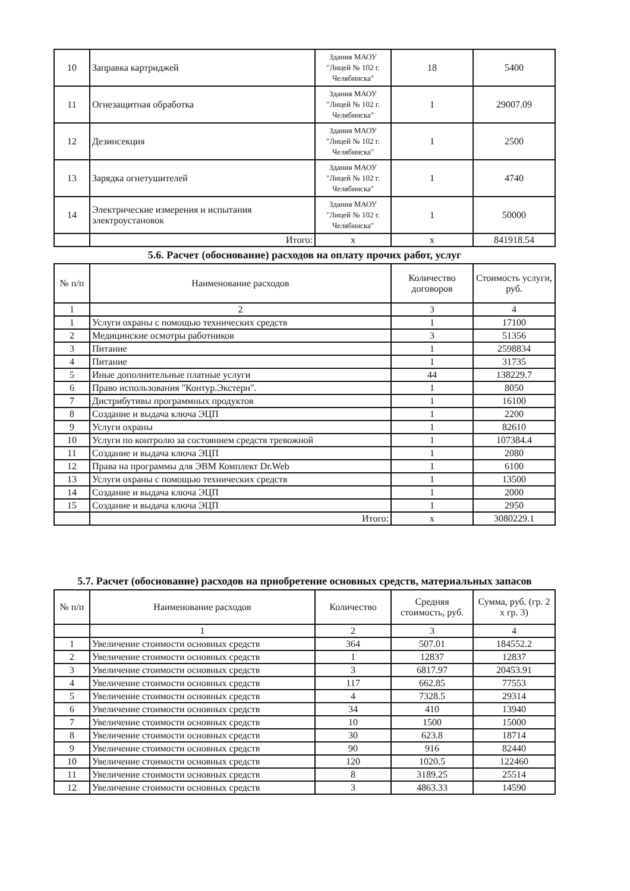| 10 | Заправка картриджей | Здания МАОУ "Лицей № 102 г. Челябинска" | 18 | 5400 |
| 11 | Огнезащитная обработка | Здания МАОУ "Лицей № 102 г. Челябинска" | 1 | 29007.09 |
| 12 | Дезинсекция | Здания МАОУ "Лицей № 102 г. Челябинска" | 1 | 2500 |
| 13 | Зарядка огнетушителей | Здания МАОУ "Лицей № 102 г. Челябинска" | 1 | 4740 |
| 14 | Электрические измерения и испытания электроустановок | Здания МАОУ "Лицей № 102 г. Челябинска" | 1 | 50000 |
| | Итого: | x | x | 841918.54 |
5.6. Расчет (обоснование) расходов на оплату прочих работ, услуг
| № п/п | Наименование расходов | Количество договоров | Стоимость услуги, руб. |
| --- | --- | --- | --- |
| 1 | 2 | 3 | 4 |
| 1 | Услуги охраны с помощью технических средств | 1 | 17100 |
| 2 | Медицинские осмотры работников | 3 | 51356 |
| 3 | Питание | 1 | 2598834 |
| 4 | Питание | 1 | 31735 |
| 5 | Иные дополнительные платные услуги | 44 | 138229.7 |
| 6 | Право использования "Контур.Экстерн". | 1 | 8050 |
| 7 | Дистрибутивы программных продуктов | 1 | 16100 |
| 8 | Создание и выдача ключа ЭЦП | 1 | 2200 |
| 9 | Услуги охраны | 1 | 82610 |
| 10 | Услуги по контролю за состоянием средств тревожной | 1 | 107384.4 |
| 11 | Создание и выдача ключа ЭЦП | 1 | 2080 |
| 12 | Права на программы для ЭВМ Комплект Dr.Web | 1 | 6100 |
| 13 | Услуги охраны с помощью технических средств | 1 | 13500 |
| 14 | Создание и выдача ключа ЭЦП | 1 | 2000 |
| 15 | Создание и выдача ключа ЭЦП | 1 | 2950 |
| | Итого: | x | 3080229.1 |
5.7. Расчет (обоснование) расходов на приобретение основных средств, материальных запасов
| № п/п | Наименование расходов | Количество | Средняя стоимость, руб. | Сумма, руб. (гр. 2 x гр. 3) |
| --- | --- | --- | --- | --- |
| | 1 | 2 | 3 | 4 |
| 1 | Увеличение стоимости основных средств | 364 | 507.01 | 184552.2 |
| 2 | Увеличение стоимости основных средств | 1 | 12837 | 12837 |
| 3 | Увеличение стоимости основных средств | 3 | 6817.97 | 20453.91 |
| 4 | Увеличение стоимости основных средств | 117 | 662.85 | 77553 |
| 5 | Увеличение стоимости основных средств | 4 | 7328.5 | 29314 |
| 6 | Увеличение стоимости основных средств | 34 | 410 | 13940 |
| 7 | Увеличение стоимости основных средств | 10 | 1500 | 15000 |
| 8 | Увеличение стоимости основных средств | 30 | 623.8 | 18714 |
| 9 | Увеличение стоимости основных средств | 90 | 916 | 82440 |
| 10 | Увеличение стоимости основных средств | 120 | 1020.5 | 122460 |
| 11 | Увеличение стоимости основных средств | 8 | 3189.25 | 25514 |
| 12 | Увеличение стоимости основных средств | 3 | 4863.33 | 14590 |